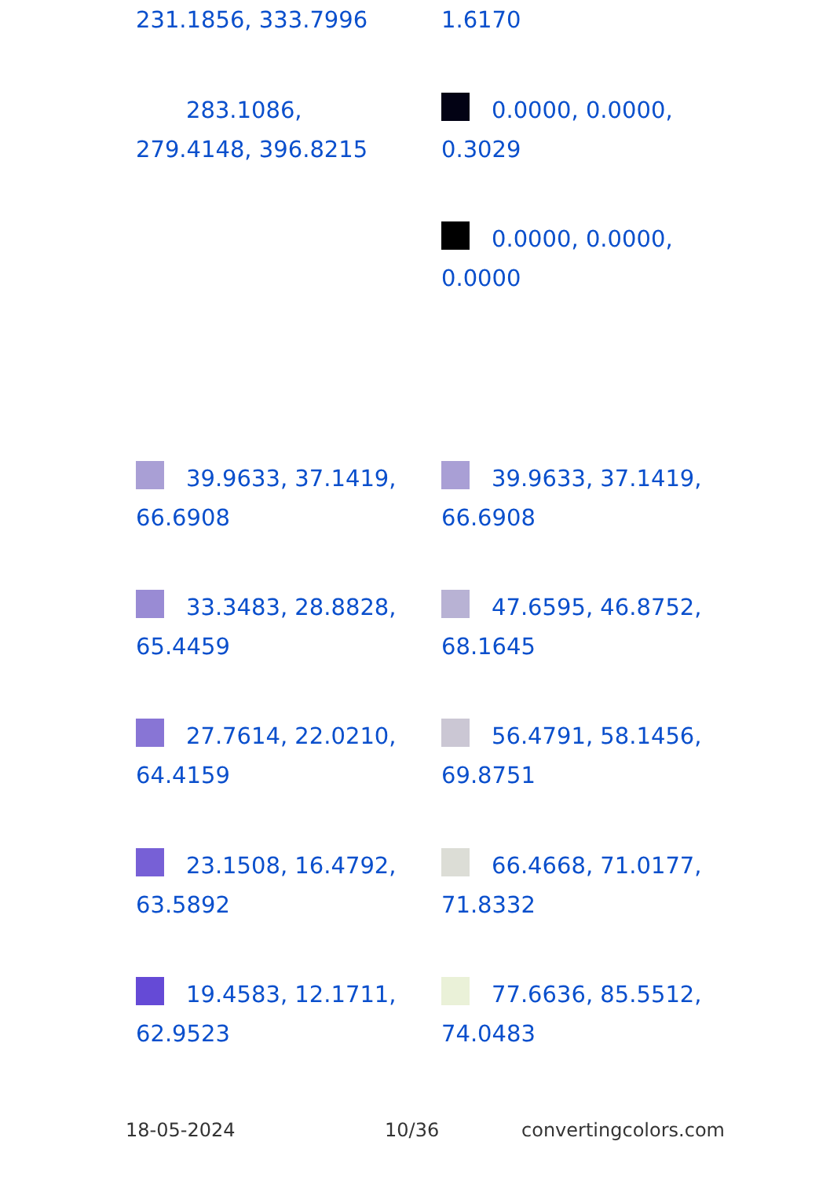231.1856, 333.7996 1.6170
283.1086, 279.4148, 396.8215
0.0000, 0.0000, 0.3029
0.0000, 0.0000, 0.0000
39.9633, 37.1419, 66.6908
39.9633, 37.1419, 66.6908
33.3483, 28.8828, 65.4459
47.6595, 46.8752, 68.1645
27.7614, 22.0210, 64.4159
56.4791, 58.1456, 69.8751
23.1508, 16.4792, 63.5892
66.4668, 71.0177, 71.8332
19.4583, 12.1711, 62.9523
77.6636, 85.5512, 74.0483
18-05-2024 10/36 convertingcolors.com